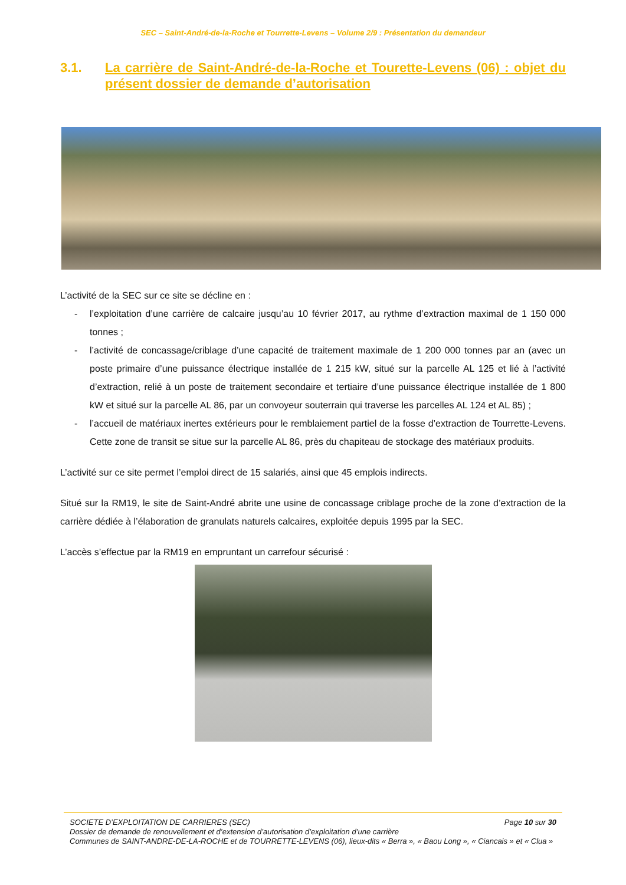SEC – Saint-André-de-la-Roche et Tourrette-Levens – Volume 2/9 : Présentation du demandeur
3.1. La carrière de Saint-André-de-la-Roche et Tourette-Levens (06) : objet du présent dossier de demande d’autorisation
L’activité de la SEC sur ce site se décline en :
- l’exploitation d’une carrière de calcaire jusqu’au 10 février 2017, au rythme d’extraction maximal de 1 150 000 tonnes ;
- l’activité de concassage/criblage d’une capacité de traitement maximale de 1 200 000 tonnes par an (avec un poste primaire d’une puissance électrique installée de 1 215 kW, situé sur la parcelle AL 125 et lié à l’activité d’extraction, relié à un poste de traitement secondaire et tertiaire d’une puissance électrique installée de 1 800 kW et situé sur la parcelle AL 86, par un convoyeur souterrain qui traverse les parcelles AL 124 et AL 85) ;
- l’accueil de matériaux inertes extérieurs pour le remblaiement partiel de la fosse d’extraction de Tourrette-Levens. Cette zone de transit se situe sur la parcelle AL 86, près du chapiteau de stockage des matériaux produits.
L’activité sur ce site permet l’emploi direct de 15 salariés, ainsi que 45 emplois indirects.
Situé sur la RM19, le site de Saint-André abrite une usine de concassage criblage proche de la zone d’extraction de la carrière dédiée à l’élaboration de granulats naturels calcaires, exploitée depuis 1995 par la SEC.
L’accès s’effectue par la RM19 en empruntant un carrefour sécurisé :
SOCIETE D’EXPLOITATION DE CARRIERES (SEC) Page 10 sur 30
Dossier de demande de renouvellement et d’extension d’autorisation d’exploitation d’une carrière
Communes de SAINT-ANDRE-DE-LA-ROCHE et de TOURRETTE-LEVENS (06), lieux-dits « Berra », « Baou Long », « Ciancais » et « Clua »